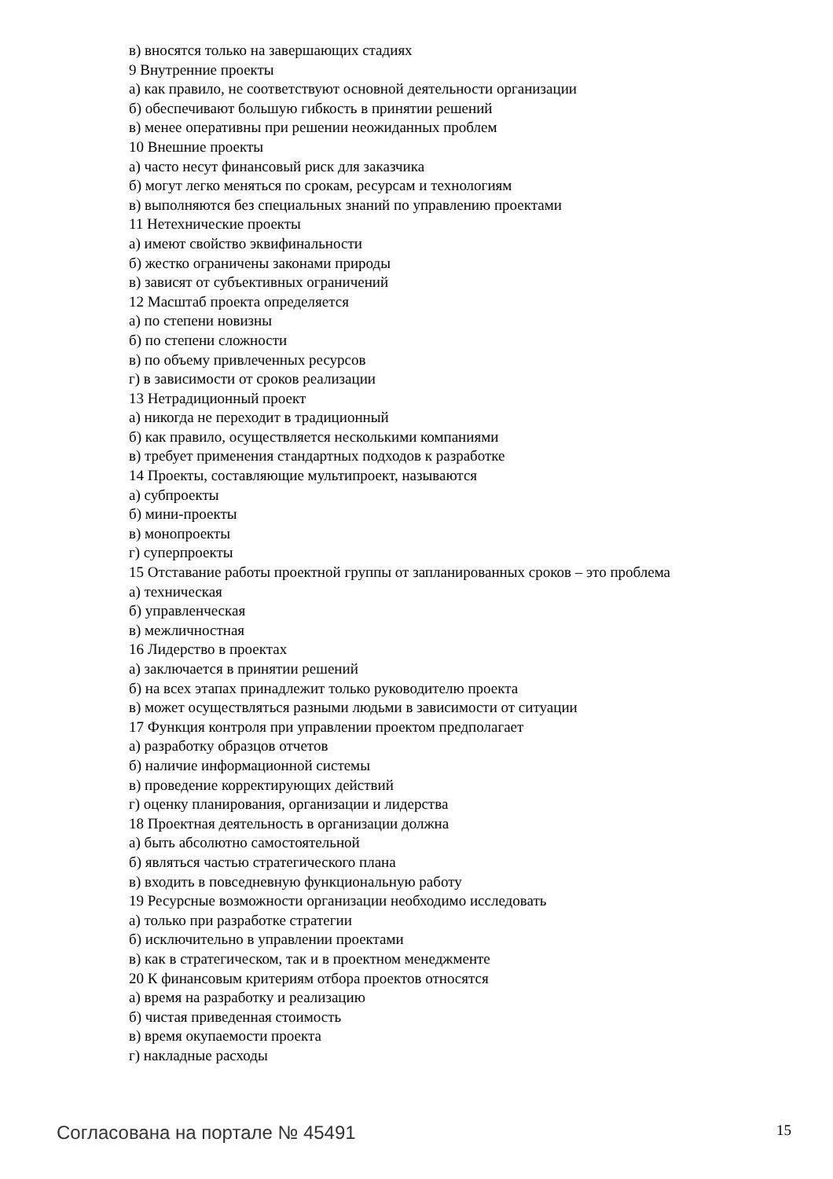в) вносятся только на завершающих стадиях
9 Внутренние проекты
а) как правило, не соответствуют основной деятельности организации
б) обеспечивают большую гибкость в принятии решений
в) менее оперативны при решении неожиданных проблем
10 Внешние проекты
а) часто несут финансовый риск для заказчика
б) могут легко меняться по срокам, ресурсам и технологиям
в) выполняются без специальных знаний по управлению проектами
11 Нетехнические проекты
а) имеют свойство эквифинальности
б) жестко ограничены законами природы
в) зависят от субъективных ограничений
12 Масштаб проекта определяется
а) по степени новизны
б) по степени сложности
в) по объему привлеченных ресурсов
г) в зависимости от сроков реализации
13 Нетрадиционный проект
а) никогда не переходит в традиционный
б) как правило, осуществляется несколькими компаниями
в) требует применения стандартных подходов к разработке
14 Проекты, составляющие мультипроект, называются
а) субпроекты
б) мини-проекты
в) монопроекты
г) суперпроекты
15 Отставание работы проектной группы от запланированных сроков – это проблема
а) техническая
б) управленческая
в) межличностная
16 Лидерство в проектах
а) заключается в принятии решений
б) на всех этапах принадлежит только руководителю проекта
в) может осуществляться разными людьми в зависимости от ситуации
17 Функция контроля при управлении проектом предполагает
а) разработку образцов отчетов
б) наличие информационной системы
в) проведение корректирующих действий
г) оценку планирования, организации и лидерства
18 Проектная деятельность в организации должна
а) быть абсолютно самостоятельной
б) являться частью стратегического плана
в) входить в повседневную функциональную работу
19 Ресурсные возможности организации необходимо исследовать
а) только при разработке стратегии
б) исключительно в управлении проектами
в) как в стратегическом, так и в проектном менеджменте
20 К финансовым критериям отбора проектов относятся
а) время на разработку и реализацию
б) чистая приведенная стоимость
в) время окупаемости проекта
г) накладные расходы
Согласована на портале № 45491 15